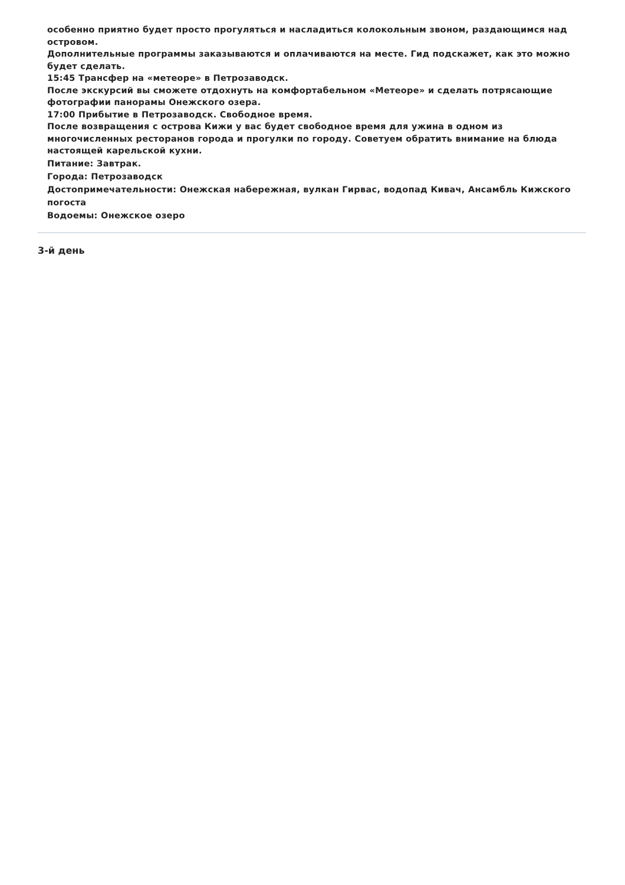особенно приятно будет просто прогуляться и насладиться колокольным звоном, раздающимся над островом.
Дополнительные программы заказываются и оплачиваются на месте. Гид подскажет, как это можно будет сделать.
15:45 Трансфер на «метеоре» в Петрозаводск.
После экскурсий вы сможете отдохнуть на комфортабельном «Метеоре» и сделать потрясающие фотографии панорамы Онежского озера.
17:00 Прибытие в Петрозаводск. Свободное время.
После возвращения с острова Кижи у вас будет свободное время для ужина в одном из многочисленных ресторанов города и прогулки по городу. Советуем обратить внимание на блюда настоящей карельской кухни.
Питание: Завтрак.
Города: Петрозаводск
Достопримечательности: Онежская набережная, вулкан Гирвас, водопад Кивач, Ансамбль Кижского погоста
Водоемы: Онежское озеро
3-й день